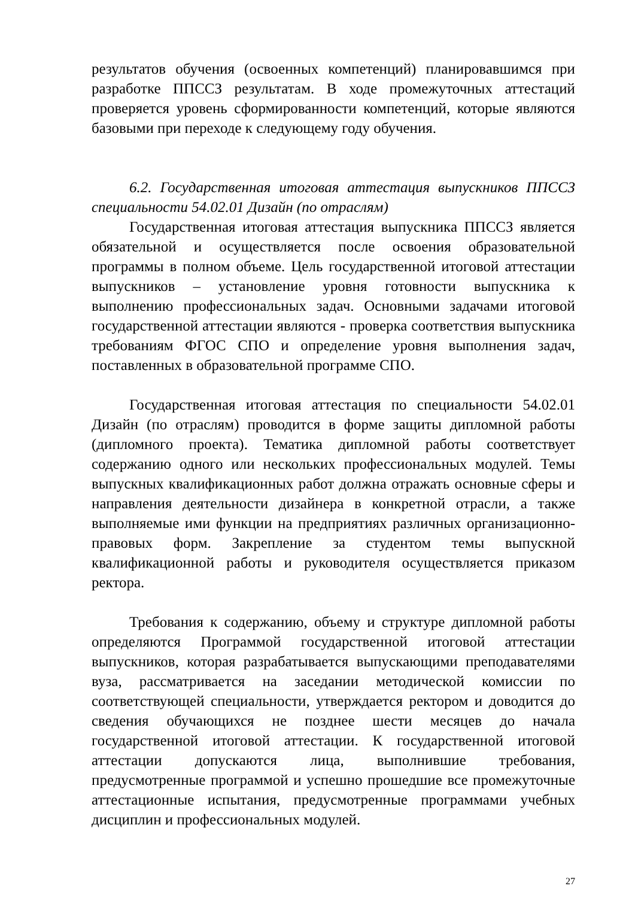результатов обучения (освоенных компетенций) планировавшимся при разработке ППССЗ результатам. В ходе промежуточных аттестаций проверяется уровень сформированности компетенций, которые являются базовыми при переходе к следующему году обучения.
6.2. Государственная итоговая аттестация выпускников ППССЗ специальности 54.02.01 Дизайн (по отраслям)
Государственная итоговая аттестация выпускника ППССЗ является обязательной и осуществляется после освоения образовательной программы в полном объеме. Цель государственной итоговой аттестации выпускников – установление уровня готовности выпускника к выполнению профессиональных задач. Основными задачами итоговой государственной аттестации являются - проверка соответствия выпускника требованиям ФГОС СПО и определение уровня выполнения задач, поставленных в образовательной программе СПО.
Государственная итоговая аттестация по специальности 54.02.01 Дизайн (по отраслям) проводится в форме защиты дипломной работы (дипломного проекта). Тематика дипломной работы соответствует содержанию одного или нескольких профессиональных модулей. Темы выпускных квалификационных работ должна отражать основные сферы и направления деятельности дизайнера в конкретной отрасли, а также выполняемые ими функции на предприятиях различных организационно-правовых форм. Закрепление за студентом темы выпускной квалификационной работы и руководителя осуществляется приказом ректора.
Требования к содержанию, объему и структуре дипломной работы определяются Программой государственной итоговой аттестации выпускников, которая разрабатывается выпускающими преподавателями вуза, рассматривается на заседании методической комиссии по соответствующей специальности, утверждается ректором и доводится до сведения обучающихся не позднее шести месяцев до начала государственной итоговой аттестации. К государственной итоговой аттестации допускаются лица, выполнившие требования, предусмотренные программой и успешно прошедшие все промежуточные аттестационные испытания, предусмотренные программами учебных дисциплин и профессиональных модулей.
27